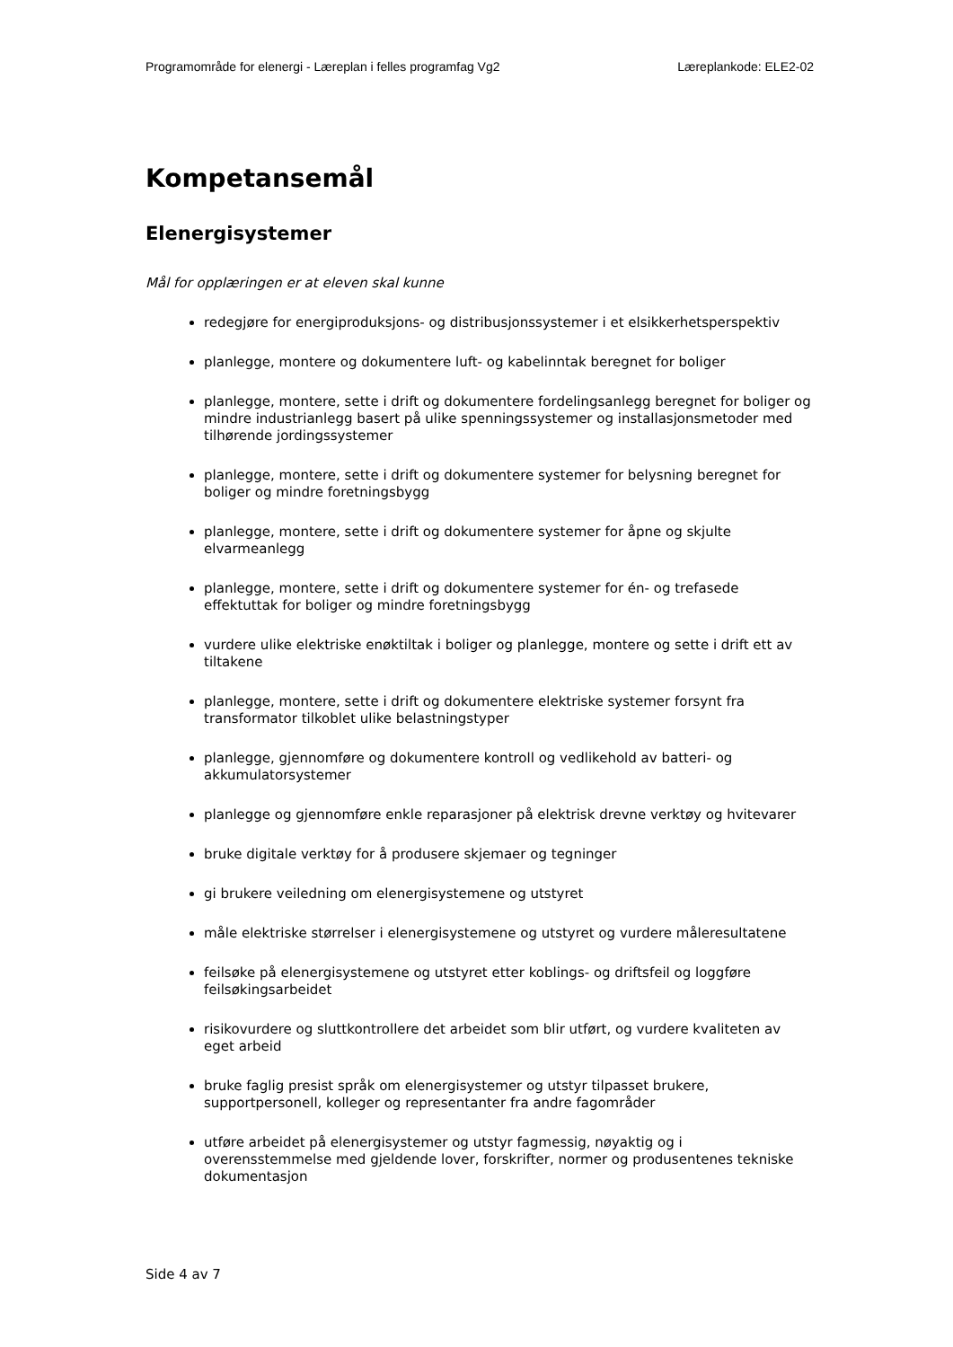Programområde for elenergi - Læreplan i felles programfag Vg2 Læreplankode: ELE2-02
Kompetansemål
Elenergisystemer
Mål for opplæringen er at eleven skal kunne
redegjøre for energiproduksjons- og distribusjonssystemer i et elsikkerhetsperspektiv
planlegge, montere og dokumentere luft- og kabelinntak beregnet for boliger
planlegge, montere, sette i drift og dokumentere fordelingsanlegg beregnet for boliger og mindre industrianlegg basert på ulike spenningssystemer og installasjonsmetoder med tilhørende jordingssystemer
planlegge, montere, sette i drift og dokumentere systemer for belysning beregnet for boliger og mindre foretningsbygg
planlegge, montere, sette i drift og dokumentere systemer for åpne og skjulte elvarmeanlegg
planlegge, montere, sette i drift og dokumentere systemer for én- og trefasede effektuttak for boliger og mindre foretningsbygg
vurdere ulike elektriske enøktiltak i boliger og planlegge, montere og sette i drift ett av tiltakene
planlegge, montere, sette i drift og dokumentere elektriske systemer forsynt fra transformator tilkoblet ulike belastningstyper
planlegge, gjennomføre og dokumentere kontroll og vedlikehold av batteri- og akkumulatorsystemer
planlegge og gjennomføre enkle reparasjoner på elektrisk drevne verktøy og hvitevarer
bruke digitale verktøy for å produsere skjemaer og tegninger
gi brukere veiledning om elenergisystemene og utstyret
måle elektriske størrelser i elenergisystemene og utstyret og vurdere måleresultatene
feilsøke på elenergisystemene og utstyret etter koblings- og driftsfeil og loggføre feilsøkingsarbeidet
risikovurdere og sluttkontrollere det arbeidet som blir utført, og vurdere kvaliteten av eget arbeid
bruke faglig presist språk om elenergisystemer og utstyr tilpasset brukere, supportpersonell, kolleger og representanter fra andre fagområder
utføre arbeidet på elenergisystemer og utstyr fagmessig, nøyaktig og i overensstemmelse med gjeldende lover, forskrifter, normer og produsentenes tekniske dokumentasjon
Side 4 av 7